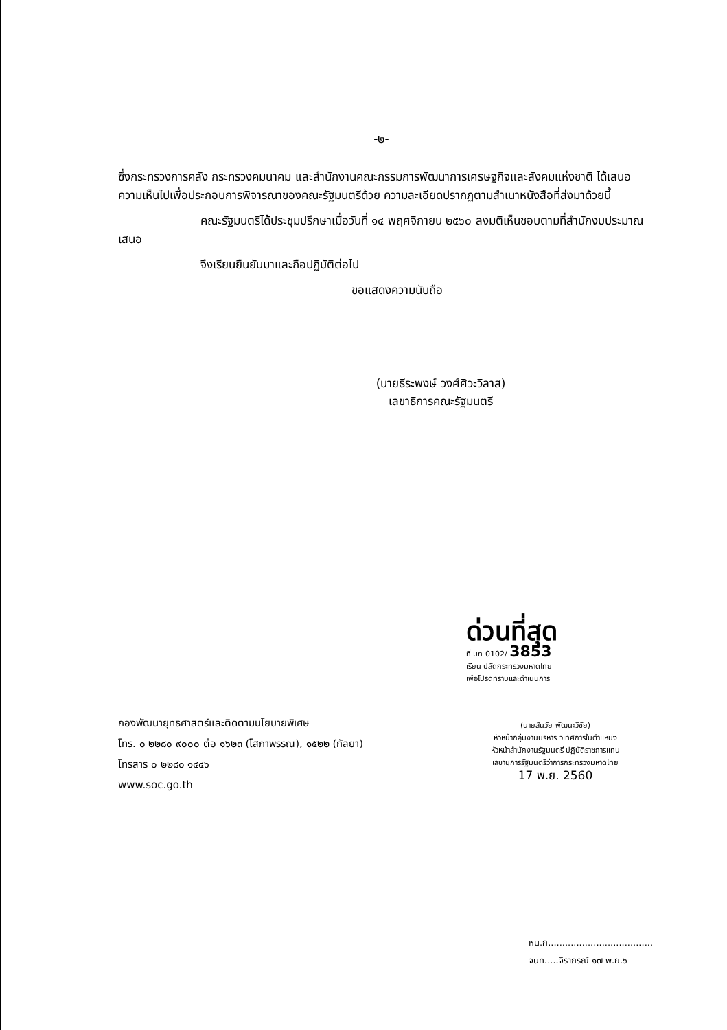-๒-
ซึ่งกระทรวงการคลัง กระทรวงคมนาคม และสำนักงานคณะกรรมการพัฒนาการเศรษฐกิจและสังคมแห่งชาติ ได้เสนอความเห็นไปเพื่อประกอบการพิจารณาของคณะรัฐมนตรีด้วย ความละเอียดปรากฏตามสำเนาหนังสือที่ส่งมาด้วยนี้
คณะรัฐมนตรีได้ประชุมปรึกษาเมื่อวันที่ ๑๔ พฤศจิกายน ๒๕๖๐ ลงมติเห็นชอบตามที่สำนักงบประมาณเสนอ
จึงเรียนยืนยันมาและถือปฏิบัติต่อไป
ขอแสดงความนับถือ
(นายธีระพงษ์ วงศ์ศิวะวิลาส)
เลขาธิการคณะรัฐมนตรี
กองพัฒนายุทธศาสตร์และติดตามนโยบายพิเศษ
โทร. ๐ ๒๒๘๐ ๙๐๐๐ ต่อ ๑๖๒๓ (โสภาพรรณ), ๑๕๒๒ (กัลยา)
โทรสาร ๐ ๒๒๘๐ ๑๔๔๖
www.soc.go.th
ด่วนที่สุด
ที่ มท 0102/ 3853
เรียน ปลัดกระทรวงมหาดไทย
เพื่อโปรดทราบและดำเนินการ
(นายสันวัย พัฒนะวิชัย)
หัวหน้ากลุ่มงานบริหาร วิเทศการในตำแหน่ง
หัวหน้าสำนักงานรัฐมนตรี ปฏิบัติราชการแทน
เลขานุการรัฐมนตรีว่าการกระทรวงมหาดไทย
17 พ.ย. 2560
หน.ก.....................................
จนท.....จิราภรณ์ ๑๗ พ.ย.๖